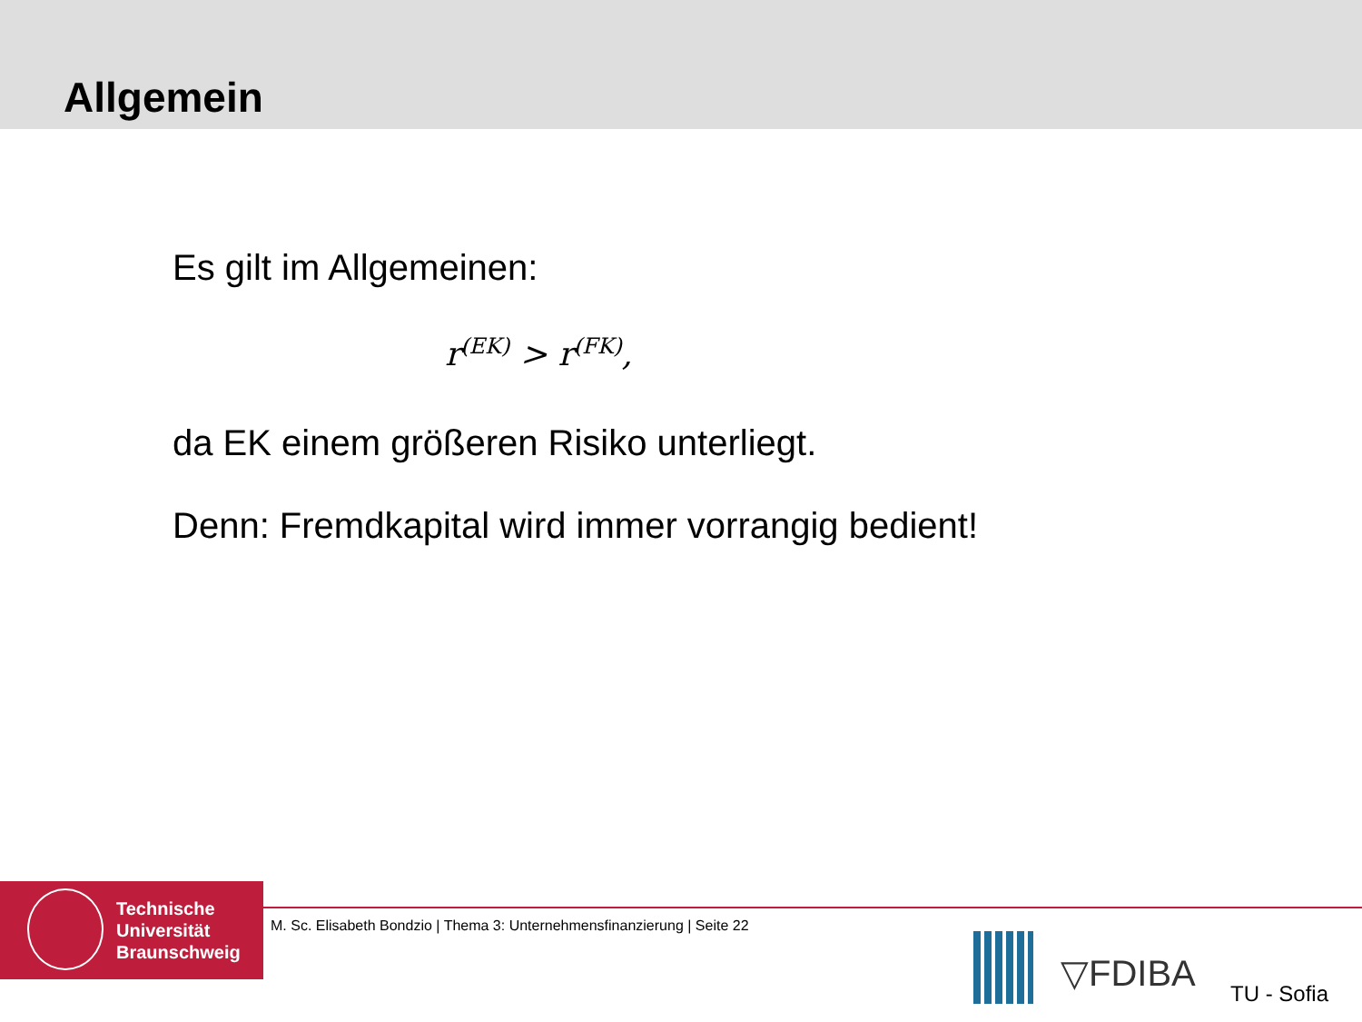Allgemein
Es gilt im Allgemeinen:
r<sup>(EK)</sup> > r<sup>(FK)</sup>,
da EK einem größeren Risiko unterliegt.
Denn: Fremdkapital wird immer vorrangig bedient!
Technische
Universität
Braunschweig
M. Sc. Elisabeth Bondzio | Thema 3: Unternehmensfinanzierung | Seite 22
▽FDIBA TU - Sofia